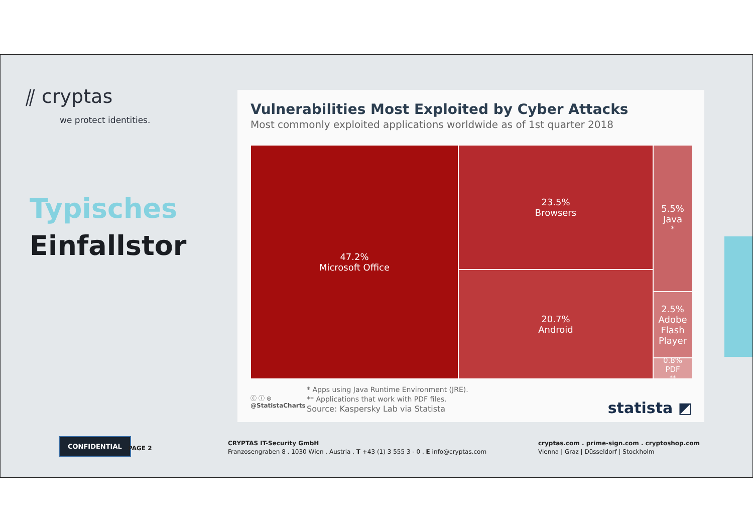⫽ cryptas
we protect identities.
Typisches
Einfallstor
Vulnerabilities Most Exploited by Cyber Attacks
Most commonly exploited applications worldwide as of 1st quarter 2018
47.2%
Microsoft Office
23.5%
Browsers
20.7%
Android
5.5%
Java<sup>*</sup>
2.5%
Adobe Flash Player
0.8%
PDF<sup>**</sup>
ⓒ ⓘ ⊜
@StatistaCharts
* Apps using Java Runtime Environment (JRE).
** Applications that work with PDF files.
Source: Kaspersky Lab via Statista
statista ◩
CONFIDENTIAL
PAGE 2
CRYPTAS IT-Security GmbH
Franzosengraben 8 . 1030 Wien . Austria . T +43 (1) 3 555 3 - 0 . E info@cryptas.com
cryptas.com . prime-sign.com . cryptoshop.com
Vienna | Graz | Düsseldorf | Stockholm